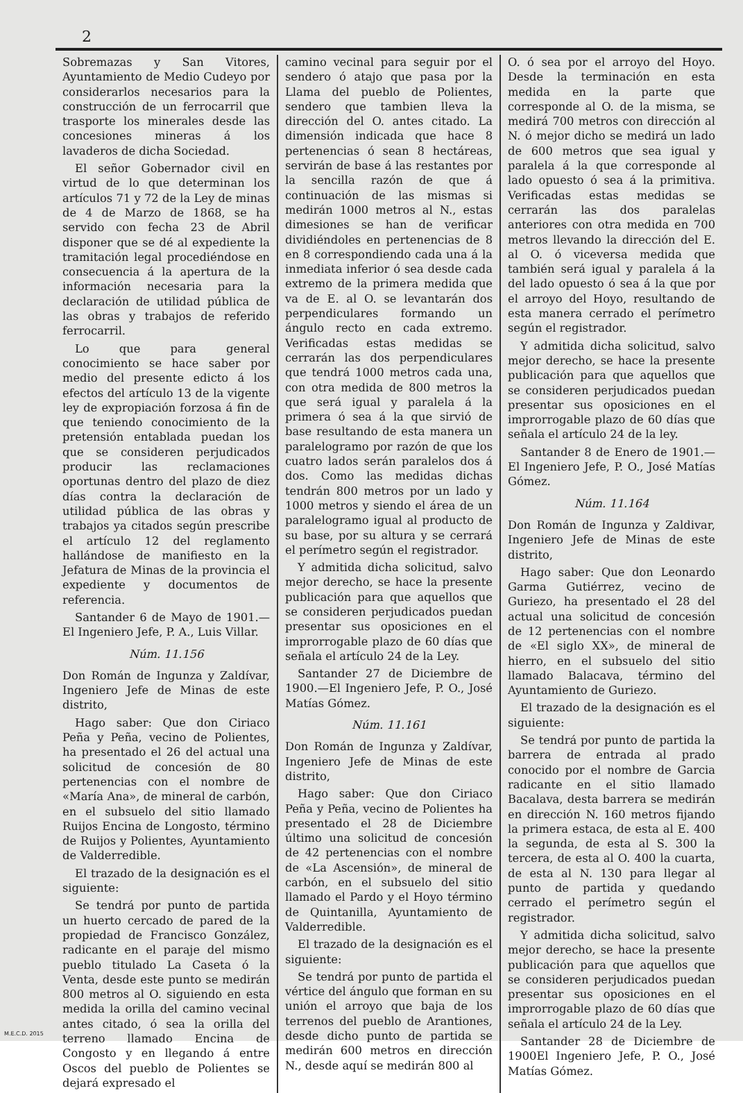2
Sobremazas y San Vitores, Ayuntamiento de Medio Cudeyo por considerarlos necesarios para la construcción de un ferrocarril que trasporte los minerales desde las concesiones mineras á los lavaderos de dicha Sociedad.
El señor Gobernador civil en virtud de lo que determinan los artículos 71 y 72 de la Ley de minas de 4 de Marzo de 1868, se ha servido con fecha 23 de Abril disponer que se dé al expediente la tramitación legal procediéndose en consecuencia á la apertura de la información necesaria para la declaración de utilidad pública de las obras y trabajos de referido ferrocarril.
Lo que para general conocimiento se hace saber por medio del presente edicto á los efectos del artículo 13 de la vigente ley de expropiación forzosa á fin de que teniendo conocimiento de la pretensión entablada puedan los que se consideren perjudicados producir las reclamaciones oportunas dentro del plazo de diez días contra la declaración de utilidad pública de las obras y trabajos ya citados según prescribe el artículo 12 del reglamento hallándose de manifiesto en la Jefatura de Minas de la provincia el expediente y documentos de referencia.
Santander 6 de Mayo de 1901.—El Ingeniero Jefe, P. A., Luis Villar.
Núm. 11.156
Don Román de Ingunza y Zaldívar, Ingeniero Jefe de Minas de este distrito,
Hago saber: Que don Ciriaco Peña y Peña, vecino de Polientes, ha presentado el 26 del actual una solicitud de concesión de 80 pertenencias con el nombre de «María Ana», de mineral de carbón, en el subsuelo del sitio llamado Ruijos Encina de Longosto, término de Ruijos y Polientes, Ayuntamiento de Valderredible.
El trazado de la designación es el siguiente:
Se tendrá por punto de partida un huerto cercado de pared de la propiedad de Francisco González, radicante en el paraje del mismo pueblo titulado La Caseta ó la Venta, desde este punto se medirán 800 metros al O. siguiendo en esta medida la orilla del camino vecinal antes citado, ó sea la orilla del terreno llamado Encina de Congosto y en llegando á entre Oscos del pueblo de Polientes se dejará expresado el
camino vecinal para seguir por el sendero ó atajo que pasa por la Llama del pueblo de Polientes, sendero que tambien lleva la dirección del O. antes citado. La dimensión indicada que hace 8 pertenencias ó sean 8 hectáreas, servirán de base á las restantes por la sencilla razón de que á continuación de las mismas si medirán 1000 metros al N., estas dimesiones se han de verificar dividiéndoles en pertenencias de 8 en 8 correspondiendo cada una á la inmediata inferior ó sea desde cada extremo de la primera medida que va de E. al O. se levantarán dos perpendiculares formando un ángulo recto en cada extremo. Verificadas estas medidas se cerrarán las dos perpendiculares que tendrá 1000 metros cada una, con otra medida de 800 metros la que será igual y paralela á la primera ó sea á la que sirvió de base resultando de esta manera un paralelogramo por razón de que los cuatro lados serán paralelos dos á dos. Como las medidas dichas tendrán 800 metros por un lado y 1000 metros y siendo el área de un paralelogramo igual al producto de su base, por su altura y se cerrará el perímetro según el registrador.
Y admitida dicha solicitud, salvo mejor derecho, se hace la presente publicación para que aquellos que se consideren perjudicados puedan presentar sus oposiciones en el improrrogable plazo de 60 días que señala el artículo 24 de la Ley.
Santander 27 de Diciembre de 1900.—El Ingeniero Jefe, P. O., José Matías Gómez.
Núm. 11.161
Don Román de Ingunza y Zaldívar, Ingeniero Jefe de Minas de este distrito,
Hago saber: Que don Ciriaco Peña y Peña, vecino de Polientes ha presentado el 28 de Diciembre último una solicitud de concesión de 42 pertenencias con el nombre de «La Ascensión», de mineral de carbón, en el subsuelo del sitio llamado el Pardo y el Hoyo término de Quintanilla, Ayuntamiento de Valderredible.
El trazado de la designación es el siguiente:
Se tendrá por punto de partida el vértice del ángulo que forman en su unión el arroyo que baja de los terrenos del pueblo de Arantiones, desde dicho punto de partida se medirán 600 metros en dirección N., desde aquí se medirán 800 al
O. ó sea por el arroyo del Hoyo. Desde la terminación en esta medida en la parte que corresponde al O. de la misma, se medirá 700 metros con dirección al N. ó mejor dicho se medirá un lado de 600 metros que sea igual y paralela á la que corresponde al lado opuesto ó sea á la primitiva. Verificadas estas medidas se cerrarán las dos paralelas anteriores con otra medida en 700 metros llevando la dirección del E. al O. ó viceversa medida que también será igual y paralela á la del lado opuesto ó sea á la que por el arroyo del Hoyo, resultando de esta manera cerrado el perímetro según el registrador.
Y admitida dicha solicitud, salvo mejor derecho, se hace la presente publicación para que aquellos que se consideren perjudicados puedan presentar sus oposiciones en el improrrogable plazo de 60 días que señala el artículo 24 de la ley.
Santander 8 de Enero de 1901.—El Ingeniero Jefe, P. O., José Matías Gómez.
Núm. 11.164
Don Román de Ingunza y Zaldivar, Ingeniero Jefe de Minas de este distrito,
Hago saber: Que don Leonardo Garma Gutiérrez, vecino de Guriezo, ha presentado el 28 del actual una solicitud de concesión de 12 pertenencias con el nombre de «El siglo XX», de mineral de hierro, en el subsuelo del sitio llamado Balacava, término del Ayuntamiento de Guriezo.
El trazado de la designación es el siguiente:
Se tendrá por punto de partida la barrera de entrada al prado conocido por el nombre de Garcia radicante en el sitio llamado Bacalava, desta barrera se medirán en dirección N. 160 metros fijando la primera estaca, de esta al E. 400 la segunda, de esta al S. 300 la tercera, de esta al O. 400 la cuarta, de esta al N. 130 para llegar al punto de partida y quedando cerrado el perímetro según el registrador.
Y admitida dicha solicitud, salvo mejor derecho, se hace la presente publicación para que aquellos que se consideren perjudicados puedan presentar sus oposiciones en el improrrogable plazo de 60 días que señala el artículo 24 de la Ley.
Santander 28 de Diciembre de 1900El Ingeniero Jefe, P. O., José Matías Gómez.
M.E.C.D. 2015